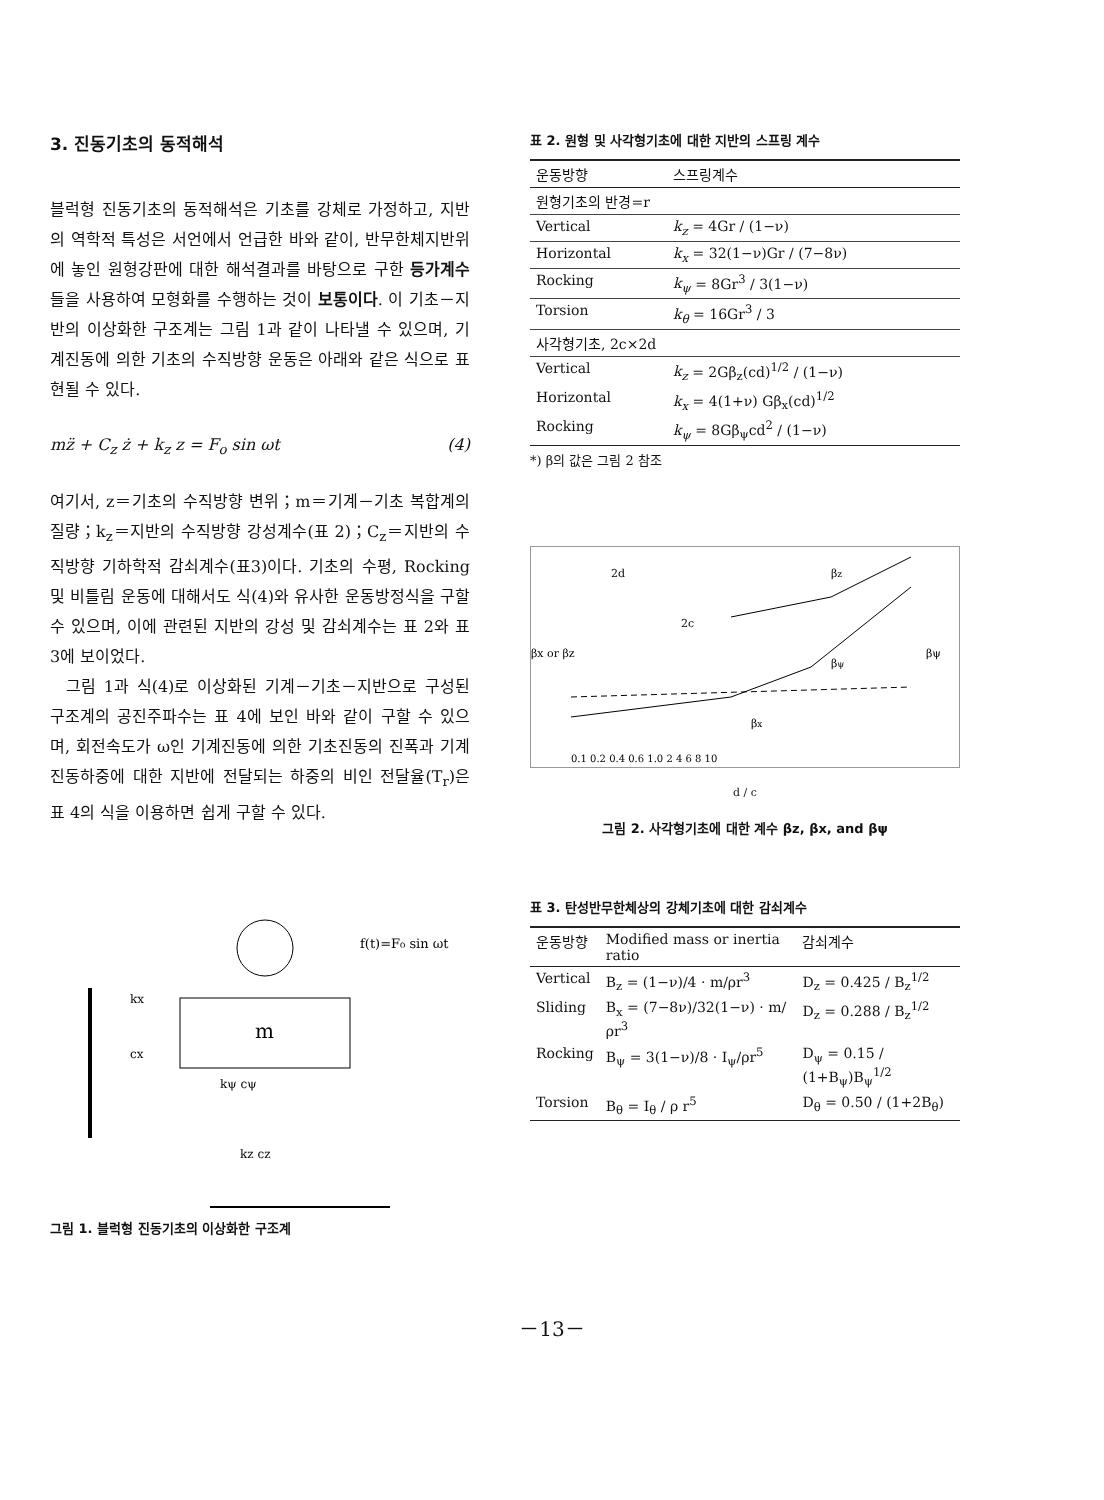3. 진동기초의 동적해석
블럭형 진동기초의 동적해석은 기초를 강체로 가정하고, 지반의 역학적 특성은 서언에서 언급한 바와 같이, 반무한체지반위에 놓인 원형강판에 대한 해석결과를 바탕으로 구한 등가계수들을 사용하여 모형화를 수행하는 것이 보통이다. 이 기초－지반의 이상화한 구조계는 그림 1과 같이 나타낼 수 있으며, 기계진동에 의한 기초의 수직방향 운동은 아래와 같은 식으로 표현될 수 있다.
mz̈ + C<sub>z</sub> ż + k<sub>z</sub> z = F<sub>o</sub> sin ωt (4)
여기서, z＝기초의 수직방향 변위；m＝기계－기초 복합계의 질량；k<sub>z</sub>＝지반의 수직방향 강성계수(표 2)；C<sub>z</sub>＝지반의 수직방향 기하학적 감쇠계수(표3)이다. 기초의 수평, Rocking 및 비틀림 운동에 대해서도 식(4)와 유사한 운동방정식을 구할 수 있으며, 이에 관련된 지반의 강성 및 감쇠계수는 표 2와 표 3에 보이었다.
그림 1과 식(4)로 이상화된 기계－기초－지반으로 구성된 구조계의 공진주파수는 표 4에 보인 바와 같이 구할 수 있으며, 회전속도가 ω인 기계진동에 의한 기초진동의 진폭과 기계진동하중에 대한 지반에 전달되는 하중의 비인 전달율(T<sub>r</sub>)은 표 4의 식을 이용하면 쉽게 구할 수 있다.
m
f(t)=F₀ sin ωt
kx
cx
kψ cψ
kz cz
그림 1. 블럭형 진동기초의 이상화한 구조계
표 2. 원형 및 사각형기초에 대한 지반의 스프링 계수
| 운동방향 | 스프링계수 |
| --- | --- |
| 원형기초의 반경=r | |
| Vertical | k<sub>z</sub> = 4Gr / (1−ν) |
| Horizontal | k<sub>x</sub> = 32(1−ν)Gr / (7−8ν) |
| Rocking | k<sub>ψ</sub> = 8Gr<sup>3</sup> / 3(1−ν) |
| Torsion | k<sub>θ</sub> = 16Gr<sup>3</sup> / 3 |
| 사각형기초, 2c×2d | |
| Vertical | k<sub>z</sub> = 2Gβ<sub>z</sub>(cd)<sup>1/2</sup> / (1−ν) |
| Horizontal | k<sub>x</sub> = 4(1+ν) Gβ<sub>x</sub>(cd)<sup>1/2</sup> |
| Rocking | k<sub>ψ</sub> = 8Gβ<sub>ψ</sub>cd<sup>2</sup> / (1−ν) |
*) β의 값은 그림 2 참조
2d
2c
βz
βψ
βx
βx or βz
βψ
0.1 0.2 0.4 0.6 1.0 2 4 6 8 10
d / c
그림 2. 사각형기초에 대한 계수 βz, βx, and βψ
표 3. 탄성반무한체상의 강체기초에 대한 감쇠계수
| 운동방향 | Modified mass or inertia ratio | 감쇠계수 |
| --- | --- | --- |
| Vertical | B<sub>z</sub> = (1−ν)/4 · m/ρr<sup>3</sup> | D<sub>z</sub> = 0.425 / B<sub>z</sub><sup>1/2</sup> |
| Sliding | B<sub>x</sub> = (7−8ν)/32(1−ν) · m/ρr<sup>3</sup> | D<sub>z</sub> = 0.288 / B<sub>z</sub><sup>1/2</sup> |
| Rocking | B<sub>ψ</sub> = 3(1−ν)/8 · I<sub>ψ</sub>/ρr<sup>5</sup> | D<sub>ψ</sub> = 0.15 / (1+B<sub>ψ</sub>)B<sub>ψ</sub><sup>1/2</sup> |
| Torsion | B<sub>θ</sub> = I<sub>θ</sub> / ρ r<sup>5</sup> | D<sub>θ</sub> = 0.50 / (1+2B<sub>θ</sub>) |
－13－